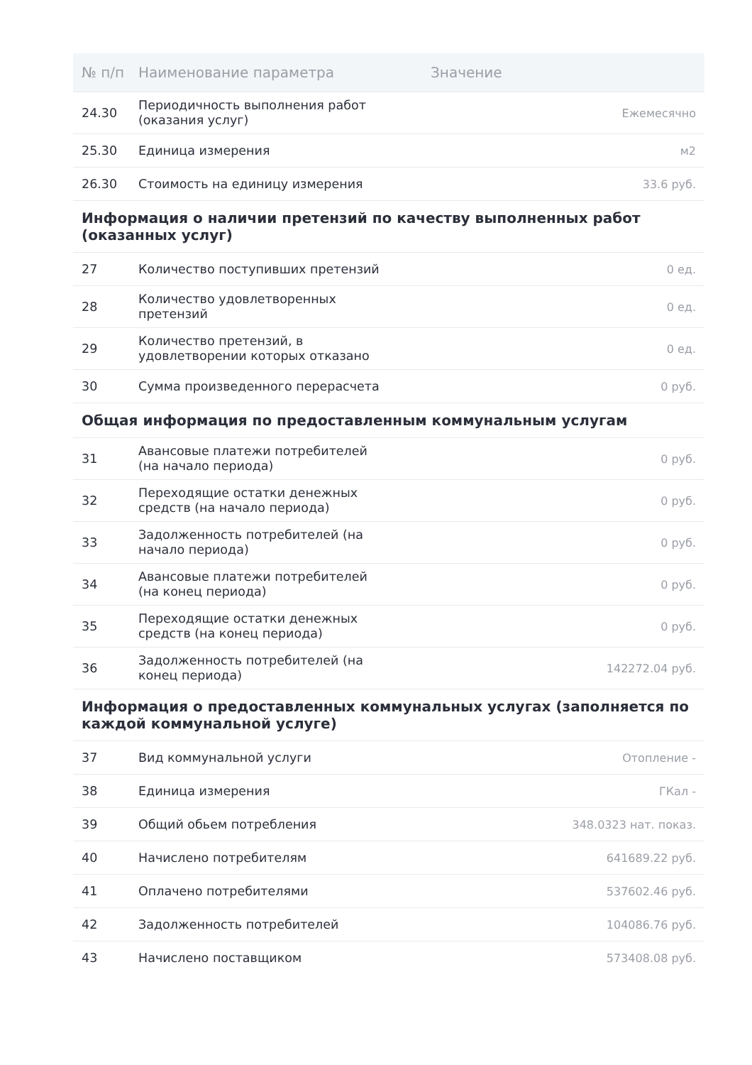| № п/п | Наименование параметра | Значение |
| --- | --- | --- |
| 24.30 | Периодичность выполнения работ (оказания услуг) | Ежемесячно |
| 25.30 | Единица измерения | м2 |
| 26.30 | Стоимость на единицу измерения | 33.6 руб. |
| Информация о наличии претензий по качеству выполненных работ (оказанных услуг) | | |
| 27 | Количество поступивших претензий | 0 ед. |
| 28 | Количество удовлетворенных претензий | 0 ед. |
| 29 | Количество претензий, в удовлетворении которых отказано | 0 ед. |
| 30 | Сумма произведенного перерасчета | 0 руб. |
| Общая информация по предоставленным коммунальным услугам | | |
| 31 | Авансовые платежи потребителей (на начало периода) | 0 руб. |
| 32 | Переходящие остатки денежных средств (на начало периода) | 0 руб. |
| 33 | Задолженность потребителей (на начало периода) | 0 руб. |
| 34 | Авансовые платежи потребителей (на конец периода) | 0 руб. |
| 35 | Переходящие остатки денежных средств (на конец периода) | 0 руб. |
| 36 | Задолженность потребителей (на конец периода) | 142272.04 руб. |
| Информация о предоставленных коммунальных услугах (заполняется по каждой коммунальной услуге) | | |
| 37 | Вид коммунальной услуги | Отопление - |
| 38 | Единица измерения | ГКал - |
| 39 | Общий обьем потребления | 348.0323 нат. показ. |
| 40 | Начислено потребителям | 641689.22 руб. |
| 41 | Оплачено потребителями | 537602.46 руб. |
| 42 | Задолженность потребителей | 104086.76 руб. |
| 43 | Начислено поставщиком | 573408.08 руб. |